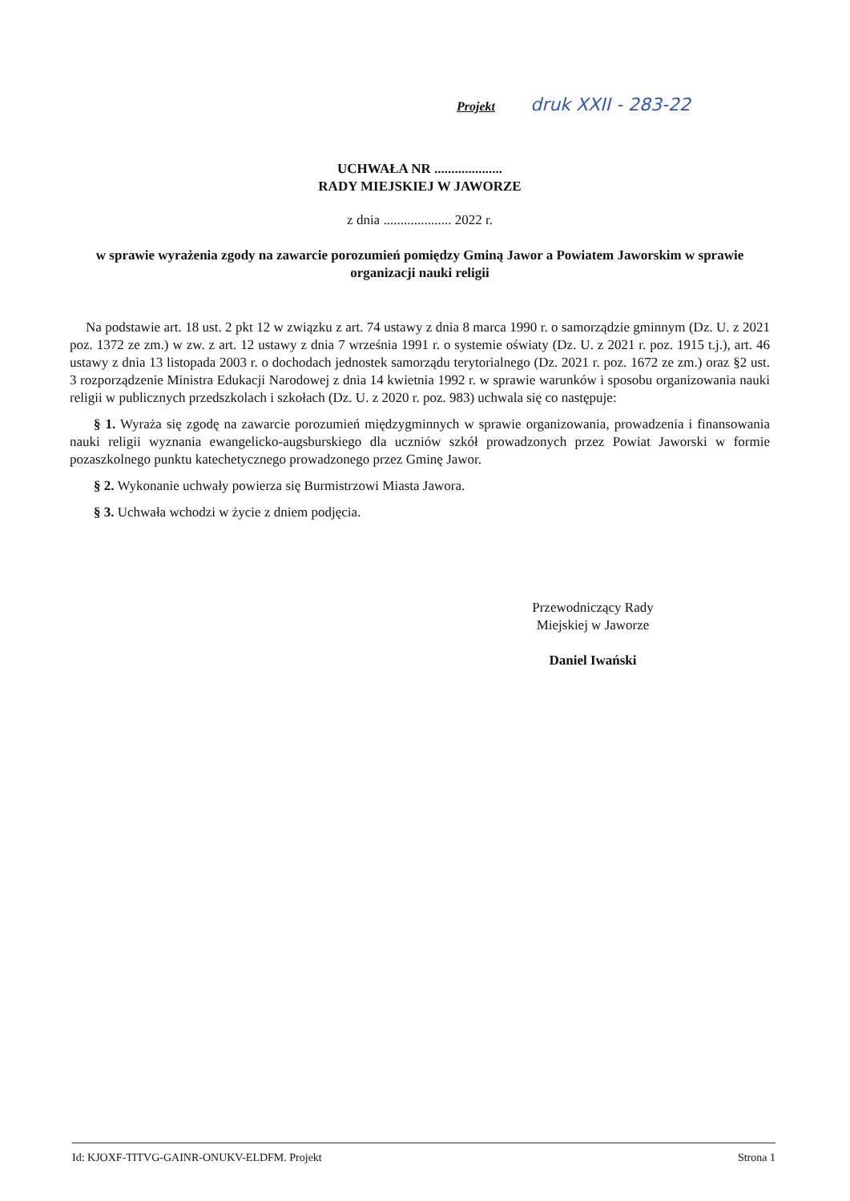Projekt druk XXII - 283-22
UCHWAŁA NR ....................
RADY MIEJSKIEJ W JAWORZE
z dnia .................... 2022 r.
w sprawie wyrażenia zgody na zawarcie porozumień pomiędzy Gminą Jawor a Powiatem Jaworskim w sprawie organizacji nauki religii
Na podstawie art. 18 ust. 2 pkt 12 w związku z art. 74 ustawy z dnia 8 marca 1990 r. o samorządzie gminnym (Dz. U. z 2021 poz. 1372 ze zm.) w zw. z art. 12 ustawy z dnia 7 września 1991 r. o systemie oświaty (Dz. U. z 2021 r. poz. 1915 t.j.), art. 46 ustawy z dnia 13 listopada 2003 r. o dochodach jednostek samorządu terytorialnego (Dz. 2021 r. poz. 1672 ze zm.) oraz §2 ust. 3 rozporządzenie Ministra Edukacji Narodowej z dnia 14 kwietnia 1992 r. w sprawie warunków i sposobu organizowania nauki religii w publicznych przedszkolach i szkołach (Dz. U. z 2020 r. poz. 983) uchwala się co następuje:
§ 1. Wyraża się zgodę na zawarcie porozumień międzygminnych w sprawie organizowania, prowadzenia i finansowania nauki religii wyznania ewangelicko-augsburskiego dla uczniów szkół prowadzonych przez Powiat Jaworski w formie pozaszkolnego punktu katechetycznego prowadzonego przez Gminę Jawor.
§ 2. Wykonanie uchwały powierza się Burmistrzowi Miasta Jawora.
§ 3. Uchwała wchodzi w życie z dniem podjęcia.
Przewodniczący Rady
Miejskiej w Jaworze
Daniel Iwański
Id: KJOXF-TITVG-GAINR-ONUKV-ELDFM. Projekt Strona 1